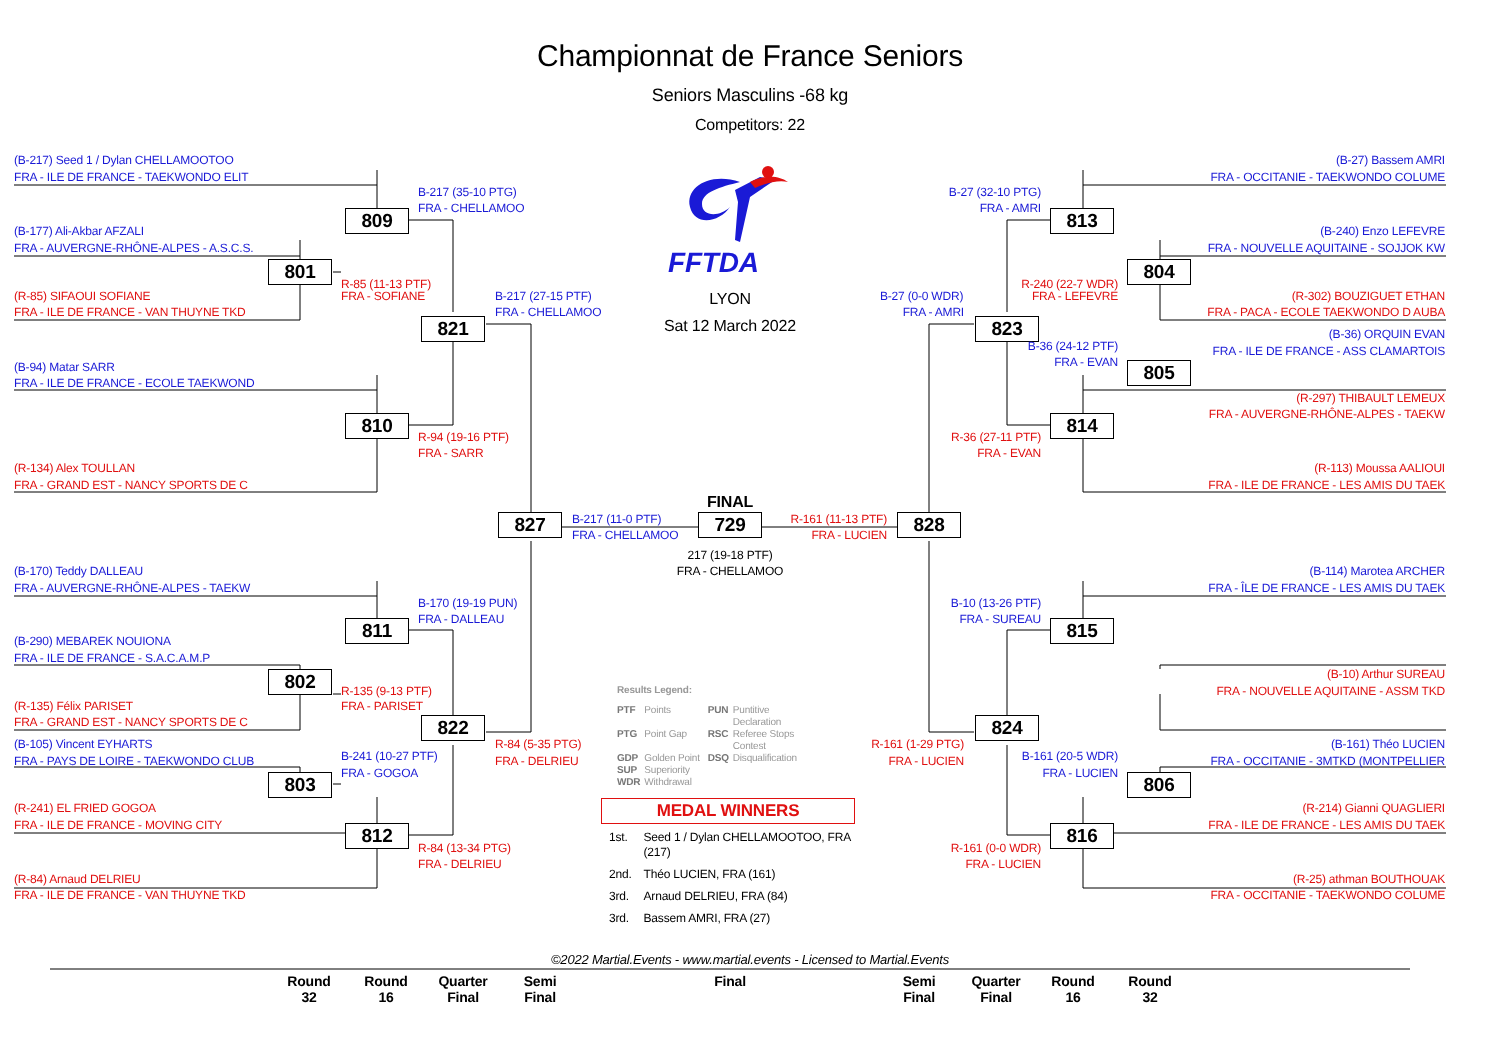FFTDA
Championnat de France Seniors
Seniors Masculins -68 kg
Competitors: 22
(B-217) Seed 1 / Dylan CHELLAMOOTOO (B-27) Bassem AMRI
FRA - ILE DE FRANCE - TAEKWONDO ELIT FRA - OCCITANIE - TAEKWONDO COLUME
B-217 (35-10 PTG) B-27 (32-10 PTG)
FRA - CHELLAMOO FRA - AMRI
809 813
(B-177) Ali-Akbar AFZALI (B-240) Enzo LEFEVRE
FRA - AUVERGNE-RHÔNE-ALPES - A.S.C.S. FRA - NOUVELLE AQUITAINE - SOJJOK KW
801 804
R-85 (11-13 PTF) R-240 (22-7 WDR)
(R-85) SIFAOUI SOFIANE FRA - SOFIANE B-217 (27-15 PTF) LYON B-27 (0-0 WDR) FRA - LEFEVRE (R-302) BOUZIGUET ETHAN
FRA - ILE DE FRANCE - VAN THUYNE TKD FRA - CHELLAMOO FRA - AMRI FRA - PACA - ECOLE TAEKWONDO D AUBA
821 Sat 12 March 2022 823
(B-36) ORQUIN EVAN
B-36 (24-12 PTF)
FRA - ILE DE FRANCE - ASS CLAMARTOIS
FRA - EVAN
(B-94) Matar SARR 805
FRA - ILE DE FRANCE - ECOLE TAEKWOND
(R-297) THIBAULT LEMEUX
FRA - AUVERGNE-RHÔNE-ALPES - TAEKW
810 814
R-94 (19-16 PTF) R-36 (27-11 PTF)
FRA - SARR FRA - EVAN
(R-134) Alex TOULLAN (R-113) Moussa AALIOUI
FRA - GRAND EST - NANCY SPORTS DE C FRA - ILE DE FRANCE - LES AMIS DU TAEK
FINAL
827 B-217 (11-0 PTF) 729 R-161 (11-13 PTF) 828
FRA - CHELLAMOO FRA - LUCIEN
217 (19-18 PTF)
(B-170) Teddy DALLEAU FRA - CHELLAMOO (B-114) Marotea ARCHER
FRA - AUVERGNE-RHÔNE-ALPES - TAEKW FRA - ÎLE DE FRANCE - LES AMIS DU TAEK
B-170 (19-19 PUN) B-10 (13-26 PTF)
FRA - DALLEAU FRA - SUREAU
811 815
(B-290) MEBAREK NOUIONA
FRA - ILE DE FRANCE - S.A.C.A.M.P
(B-10) Arthur SUREAU
802
R-135 (9-13 PTF)
Results Legend:
| PTF | Points | | PUN | Puntitive Declaration |
| PTG | Point Gap | | RSC | Referee Stops Contest |
| GDP | Golden Point | | DSQ | Disqualification |
| SUP | Superiority | | | |
| WDR | Withdrawal | | | |
FRA - NOUVELLE AQUITAINE - ASSM TKD
(R-135) Félix PARISET FRA - PARISET
FRA - GRAND EST - NANCY SPORTS DE C 822 824
(B-105) Vincent EYHARTS R-84 (5-35 PTG) R-161 (1-29 PTG) (B-161) Théo LUCIEN
B-241 (10-27 PTF) B-161 (20-5 WDR)
FRA - PAYS DE LOIRE - TAEKWONDO CLUB FRA - DELRIEU FRA - LUCIEN FRA - OCCITANIE - 3MTKD (MONTPELLIER
FRA - GOGOA FRA - LUCIEN
803 806
MEDAL WINNERS
| 1st. | Seed 1 / Dylan CHELLAMOOTOO, FRA (217) |
| 2nd. | Théo LUCIEN, FRA (161) |
| 3rd. | Arnaud DELRIEU, FRA (84) |
| 3rd. | Bassem AMRI, FRA (27) |
(R-241) EL FRIED GOGOA (R-214) Gianni QUAGLIERI
FRA - ILE DE FRANCE - MOVING CITY FRA - ILE DE FRANCE - LES AMIS DU TAEK
812 816
R-84 (13-34 PTG) R-161 (0-0 WDR)
FRA - DELRIEU FRA - LUCIEN
(R-84) Arnaud DELRIEU (R-25) athman BOUTHOUAK
FRA - ILE DE FRANCE - VAN THUYNE TKD FRA - OCCITANIE - TAEKWONDO COLUME
©2022 Martial.Events - www.martial.events - Licensed to Martial.Events
Round
32 Round
16 Quarter
Final Semi
Final Final Semi
Final Quarter
Final Round
16 Round
32